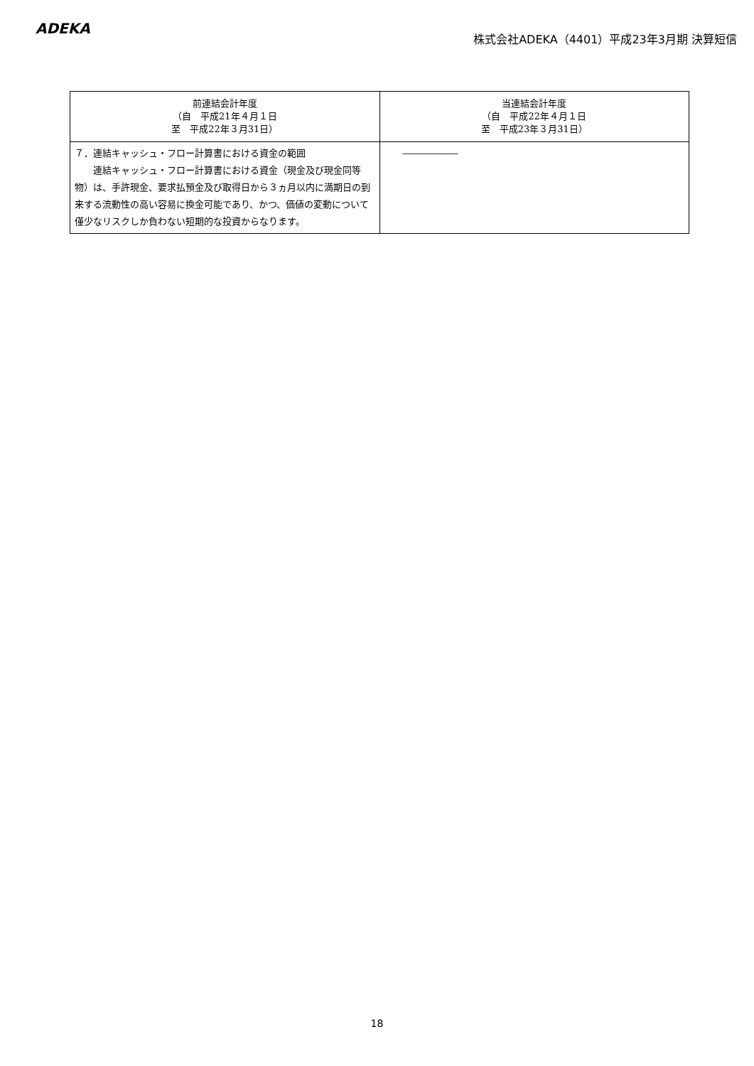ADEKA
株式会社ADEKA（4401）平成23年3月期 決算短信
| 前連結会計年度 （自 平成21年４月１日 至 平成22年３月31日） | 当連結会計年度 （自 平成22年４月１日 至 平成23年３月31日） |
| --- | --- |
| ７．連結キャッシュ・フロー計算書における資金の範囲 連結キャッシュ・フロー計算書における資金（現金及び現金同等物）は、手許現金、要求払預金及び取得日から３ヵ月以内に満期日の到来する流動性の高い容易に換金可能であり、かつ、価値の変動について僅少なリスクしか負わない短期的な投資からなります。 | ―――――― |
18